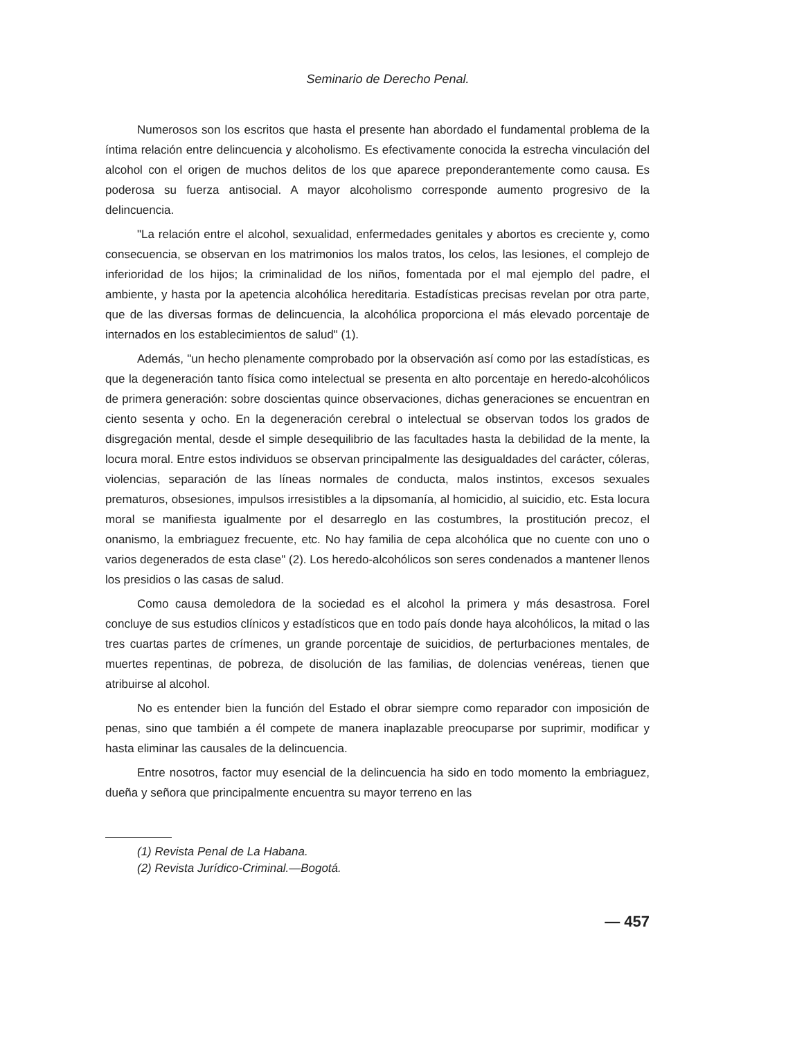Seminario de Derecho Penal.
Numerosos son los escritos que hasta el presente han abordado el fundamental problema de la íntima relación entre delincuencia y alcoholismo. Es efectivamente conocida la estrecha vinculación del alcohol con el origen de muchos delitos de los que aparece preponderantemente como causa. Es poderosa su fuerza antisocial. A mayor alcoholismo corresponde aumento progresivo de la delincuencia.
"La relación entre el alcohol, sexualidad, enfermedades genitales y abortos es creciente y, como consecuencia, se observan en los matrimonios los malos tratos, los celos, las lesiones, el complejo de inferioridad de los hijos; la criminalidad de los niños, fomentada por el mal ejemplo del padre, el ambiente, y hasta por la apetencia alcohólica hereditaria. Estadísticas precisas revelan por otra parte, que de las diversas formas de delincuencia, la alcohólica proporciona el más elevado porcentaje de internados en los establecimientos de salud" (1).
Además, "un hecho plenamente comprobado por la observación así como por las estadísticas, es que la degeneración tanto física como intelectual se presenta en alto porcentaje en heredo-alcohólicos de primera generación: sobre doscientas quince observaciones, dichas generaciones se encuentran en ciento sesenta y ocho. En la degeneración cerebral o intelectual se observan todos los grados de disgregación mental, desde el simple desequilibrio de las facultades hasta la debilidad de la mente, la locura moral. Entre estos individuos se observan principalmente las desigualdades del carácter, cóleras, violencias, separación de las líneas normales de conducta, malos instintos, excesos sexuales prematuros, obsesiones, impulsos irresistibles a la dipsomanía, al homicidio, al suicidio, etc. Esta locura moral se manifiesta igualmente por el desarreglo en las costumbres, la prostitución precoz, el onanismo, la embriaguez frecuente, etc. No hay familia de cepa alcohólica que no cuente con uno o varios degenerados de esta clase" (2). Los heredo-alcohólicos son seres condenados a mantener llenos los presidios o las casas de salud.
Como causa demoledora de la sociedad es el alcohol la primera y más desastrosa. Forel concluye de sus estudios clínicos y estadísticos que en todo país donde haya alcohólicos, la mitad o las tres cuartas partes de crímenes, un grande porcentaje de suicidios, de perturbaciones mentales, de muertes repentinas, de pobreza, de disolución de las familias, de dolencias venéreas, tienen que atribuirse al alcohol.
No es entender bien la función del Estado el obrar siempre como reparador con imposición de penas, sino que también a él compete de manera inaplazable preocuparse por suprimir, modificar y hasta eliminar las causales de la delincuencia.
Entre nosotros, factor muy esencial de la delincuencia ha sido en todo momento la embriaguez, dueña y señora que principalmente encuentra su mayor terreno en las
(1) Revista Penal de La Habana.
(2) Revista Jurídico-Criminal.—Bogotá.
— 457